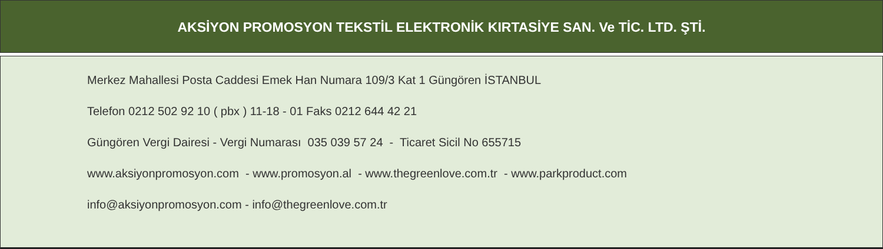AKSİYON PROMOSYON TEKSTİL ELEKTRONİK KIRTASİYE SAN. Ve TİC. LTD. ŞTİ.
Merkez Mahallesi Posta Caddesi Emek Han Numara 109/3 Kat 1 Güngören İSTANBUL
Telefon 0212 502 92 10 ( pbx ) 11-18 - 01 Faks 0212 644 42 21
Güngören Vergi Dairesi - Vergi Numarası 035 039 57 24 - Ticaret Sicil No 655715
www.aksiyonpromosyon.com - www.promosyon.al - www.thegreenlove.com.tr - www.parkproduct.com
info@aksiyonpromosyon.com - info@thegreenlove.com.tr